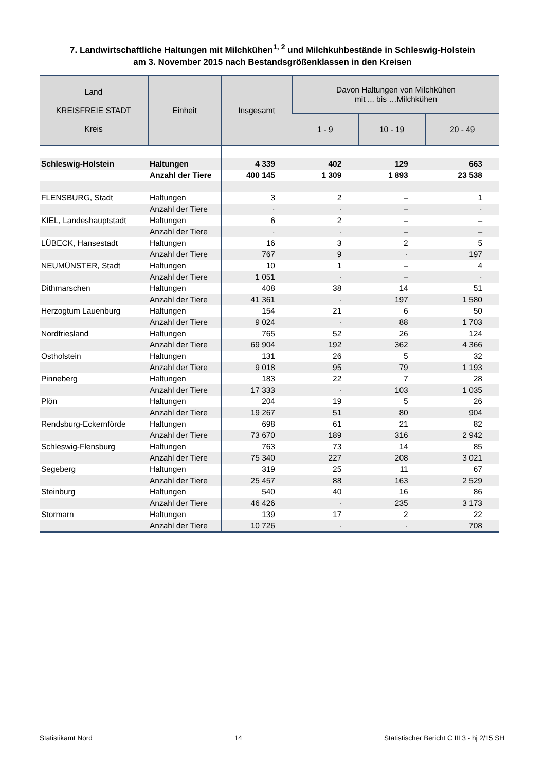7. Landwirtschaftliche Haltungen mit Milchkühen<sup>1, 2</sup> und Milchkuhbestände in Schleswig-Holstein
am 3. November 2015 nach Bestandsgrößenklassen in den Kreisen
| Land KREISFREIE STADT Kreis | Einheit | Insgesamt | Davon Haltungen von Milchkühen mit ... bis …Milchkühen | | |
| --- | --- | --- | --- | --- | --- |
| | | | 1 - 9 | 10 - 19 | 20 - 49 |
| Schleswig-Holstein | Haltungen | 4 339 | 402 | 129 | 663 |
| | Anzahl der Tiere | 400 145 | 1 309 | 1 893 | 23 538 |
| FLENSBURG, Stadt | Haltungen | 3 | 2 | – | 1 |
| | Anzahl der Tiere | · | · | – | · |
| KIEL, Landeshauptstadt | Haltungen | 6 | 2 | – | – |
| | Anzahl der Tiere | · | · | – | – |
| LÜBECK, Hansestadt | Haltungen | 16 | 3 | 2 | 5 |
| | Anzahl der Tiere | 767 | 9 | · | 197 |
| NEUMÜNSTER, Stadt | Haltungen | 10 | 1 | – | 4 |
| | Anzahl der Tiere | 1 051 | · | – | · |
| Dithmarschen | Haltungen | 408 | 38 | 14 | 51 |
| | Anzahl der Tiere | 41 361 | · | 197 | 1 580 |
| Herzogtum Lauenburg | Haltungen | 154 | 21 | 6 | 50 |
| | Anzahl der Tiere | 9 024 | · | 88 | 1 703 |
| Nordfriesland | Haltungen | 765 | 52 | 26 | 124 |
| | Anzahl der Tiere | 69 904 | 192 | 362 | 4 366 |
| Ostholstein | Haltungen | 131 | 26 | 5 | 32 |
| | Anzahl der Tiere | 9 018 | 95 | 79 | 1 193 |
| Pinneberg | Haltungen | 183 | 22 | 7 | 28 |
| | Anzahl der Tiere | 17 333 | · | 103 | 1 035 |
| Plön | Haltungen | 204 | 19 | 5 | 26 |
| | Anzahl der Tiere | 19 267 | 51 | 80 | 904 |
| Rendsburg-Eckernförde | Haltungen | 698 | 61 | 21 | 82 |
| | Anzahl der Tiere | 73 670 | 189 | 316 | 2 942 |
| Schleswig-Flensburg | Haltungen | 763 | 73 | 14 | 85 |
| | Anzahl der Tiere | 75 340 | 227 | 208 | 3 021 |
| Segeberg | Haltungen | 319 | 25 | 11 | 67 |
| | Anzahl der Tiere | 25 457 | 88 | 163 | 2 529 |
| Steinburg | Haltungen | 540 | 40 | 16 | 86 |
| | Anzahl der Tiere | 46 426 | · | 235 | 3 173 |
| Stormarn | Haltungen | 139 | 17 | 2 | 22 |
| | Anzahl der Tiere | 10 726 | · | · | 708 |
Statistikamt Nord 14 Statistischer Bericht C III 3 - hj 2/15 SH